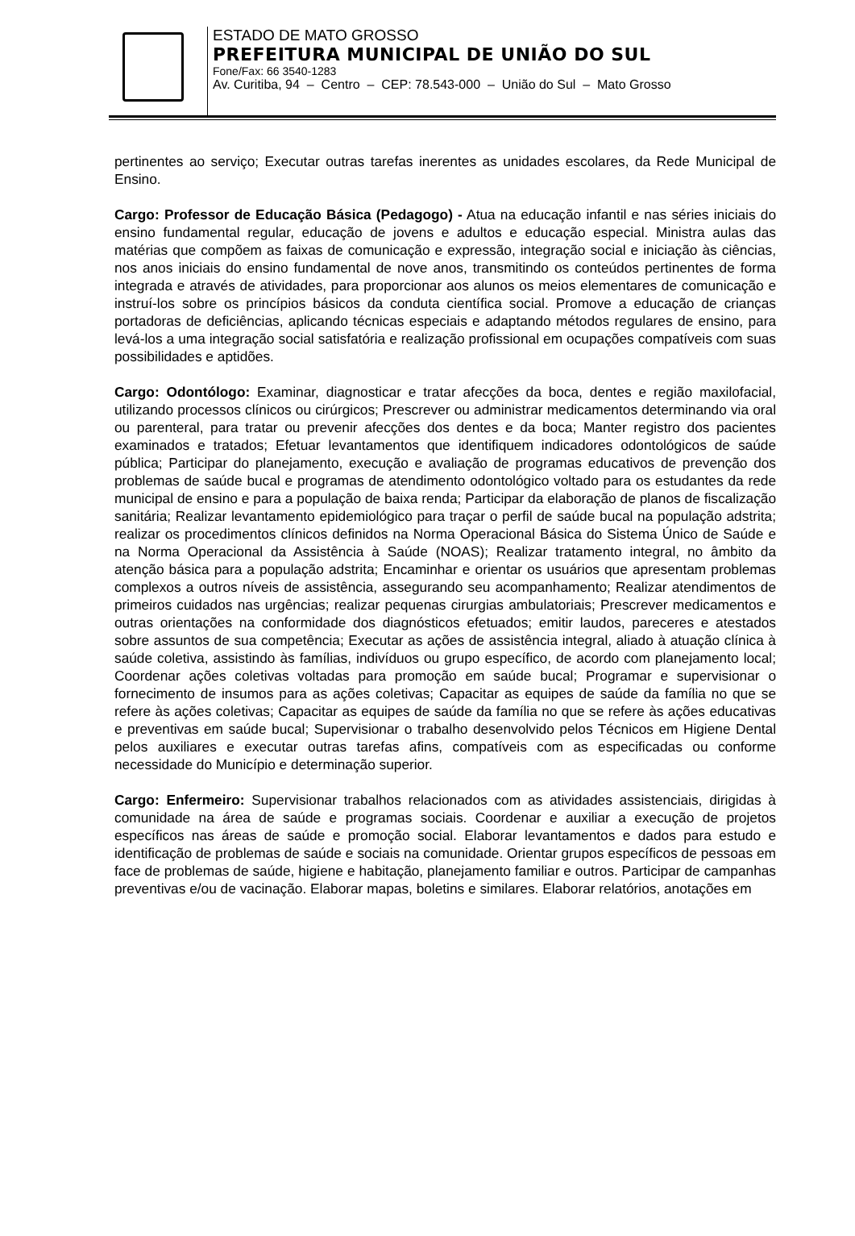ESTADO DE MATO GROSSO
PREFEITURA MUNICIPAL DE UNIÃO DO SUL
Fone/Fax: 66 3540-1283
Av. Curitiba, 94 – Centro – CEP: 78.543-000 – União do Sul – Mato Grosso
pertinentes ao serviço; Executar outras tarefas inerentes as unidades escolares, da Rede Municipal de Ensino.
Cargo: Professor de Educação Básica (Pedagogo) - Atua na educação infantil e nas séries iniciais do ensino fundamental regular, educação de jovens e adultos e educação especial. Ministra aulas das matérias que compõem as faixas de comunicação e expressão, integração social e iniciação às ciências, nos anos iniciais do ensino fundamental de nove anos, transmitindo os conteúdos pertinentes de forma integrada e através de atividades, para proporcionar aos alunos os meios elementares de comunicação e instruí-los sobre os princípios básicos da conduta científica social. Promove a educação de crianças portadoras de deficiências, aplicando técnicas especiais e adaptando métodos regulares de ensino, para levá-los a uma integração social satisfatória e realização profissional em ocupações compatíveis com suas possibilidades e aptidões.
Cargo: Odontólogo: Examinar, diagnosticar e tratar afecções da boca, dentes e região maxilofacial, utilizando processos clínicos ou cirúrgicos; Prescrever ou administrar medicamentos determinando via oral ou parenteral, para tratar ou prevenir afecções dos dentes e da boca; Manter registro dos pacientes examinados e tratados; Efetuar levantamentos que identifiquem indicadores odontológicos de saúde pública; Participar do planejamento, execução e avaliação de programas educativos de prevenção dos problemas de saúde bucal e programas de atendimento odontológico voltado para os estudantes da rede municipal de ensino e para a população de baixa renda; Participar da elaboração de planos de fiscalização sanitária; Realizar levantamento epidemiológico para traçar o perfil de saúde bucal na população adstrita; realizar os procedimentos clínicos definidos na Norma Operacional Básica do Sistema Único de Saúde e na Norma Operacional da Assistência à Saúde (NOAS); Realizar tratamento integral, no âmbito da atenção básica para a população adstrita; Encaminhar e orientar os usuários que apresentam problemas complexos a outros níveis de assistência, assegurando seu acompanhamento; Realizar atendimentos de primeiros cuidados nas urgências; realizar pequenas cirurgias ambulatoriais; Prescrever medicamentos e outras orientações na conformidade dos diagnósticos efetuados; emitir laudos, pareceres e atestados sobre assuntos de sua competência; Executar as ações de assistência integral, aliado à atuação clínica à saúde coletiva, assistindo às famílias, indivíduos ou grupo específico, de acordo com planejamento local; Coordenar ações coletivas voltadas para promoção em saúde bucal; Programar e supervisionar o fornecimento de insumos para as ações coletivas; Capacitar as equipes de saúde da família no que se refere às ações coletivas; Capacitar as equipes de saúde da família no que se refere às ações educativas e preventivas em saúde bucal; Supervisionar o trabalho desenvolvido pelos Técnicos em Higiene Dental pelos auxiliares e executar outras tarefas afins, compatíveis com as especificadas ou conforme necessidade do Município e determinação superior.
Cargo: Enfermeiro: Supervisionar trabalhos relacionados com as atividades assistenciais, dirigidas à comunidade na área de saúde e programas sociais. Coordenar e auxiliar a execução de projetos específicos nas áreas de saúde e promoção social. Elaborar levantamentos e dados para estudo e identificação de problemas de saúde e sociais na comunidade. Orientar grupos específicos de pessoas em face de problemas de saúde, higiene e habitação, planejamento familiar e outros. Participar de campanhas preventivas e/ou de vacinação. Elaborar mapas, boletins e similares. Elaborar relatórios, anotações em